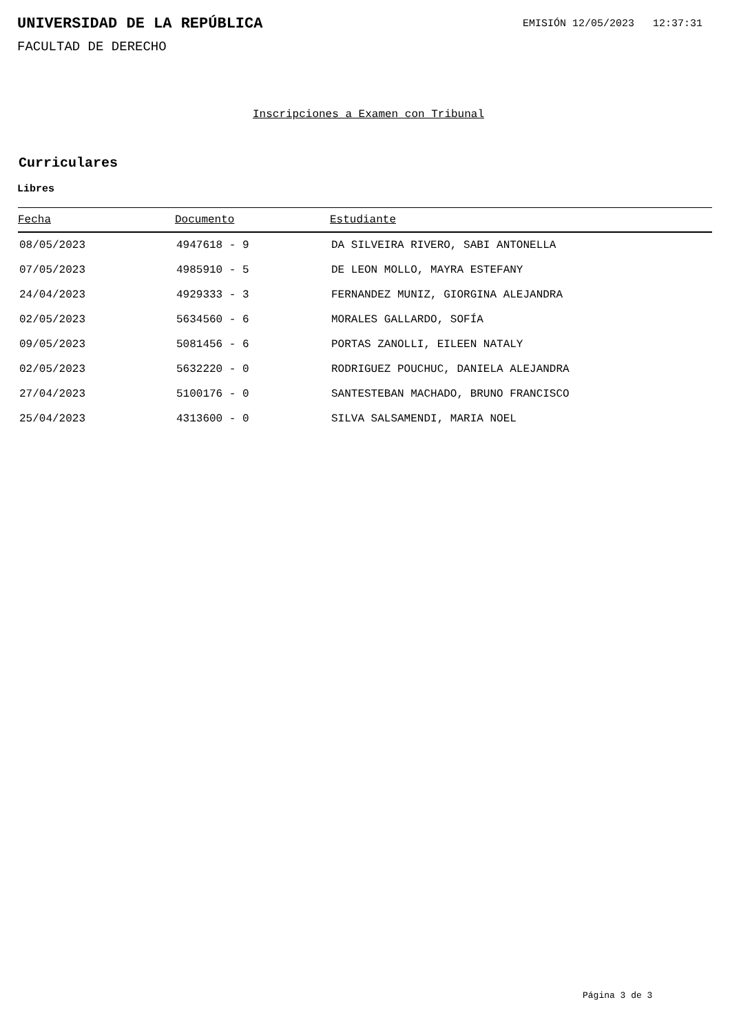UNIVERSIDAD DE LA REPÚBLICA
EMISIÓN 12/05/2023 12:37:31
FACULTAD DE DERECHO
Inscripciones a Examen con Tribunal
Curriculares
Libres
| Fecha | Documento | Estudiante |
| --- | --- | --- |
| 08/05/2023 | 4947618 - 9 | DA SILVEIRA RIVERO, SABI ANTONELLA |
| 07/05/2023 | 4985910 - 5 | DE LEON MOLLO, MAYRA ESTEFANY |
| 24/04/2023 | 4929333 - 3 | FERNANDEZ MUNIZ, GIORGINA ALEJANDRA |
| 02/05/2023 | 5634560 - 6 | MORALES GALLARDO, SOFÍA |
| 09/05/2023 | 5081456 - 6 | PORTAS ZANOLLI, EILEEN NATALY |
| 02/05/2023 | 5632220 - 0 | RODRIGUEZ POUCHUC, DANIELA ALEJANDRA |
| 27/04/2023 | 5100176 - 0 | SANTESTEBAN MACHADO, BRUNO FRANCISCO |
| 25/04/2023 | 4313600 - 0 | SILVA SALSAMENDI, MARIA NOEL |
Página 3 de 3